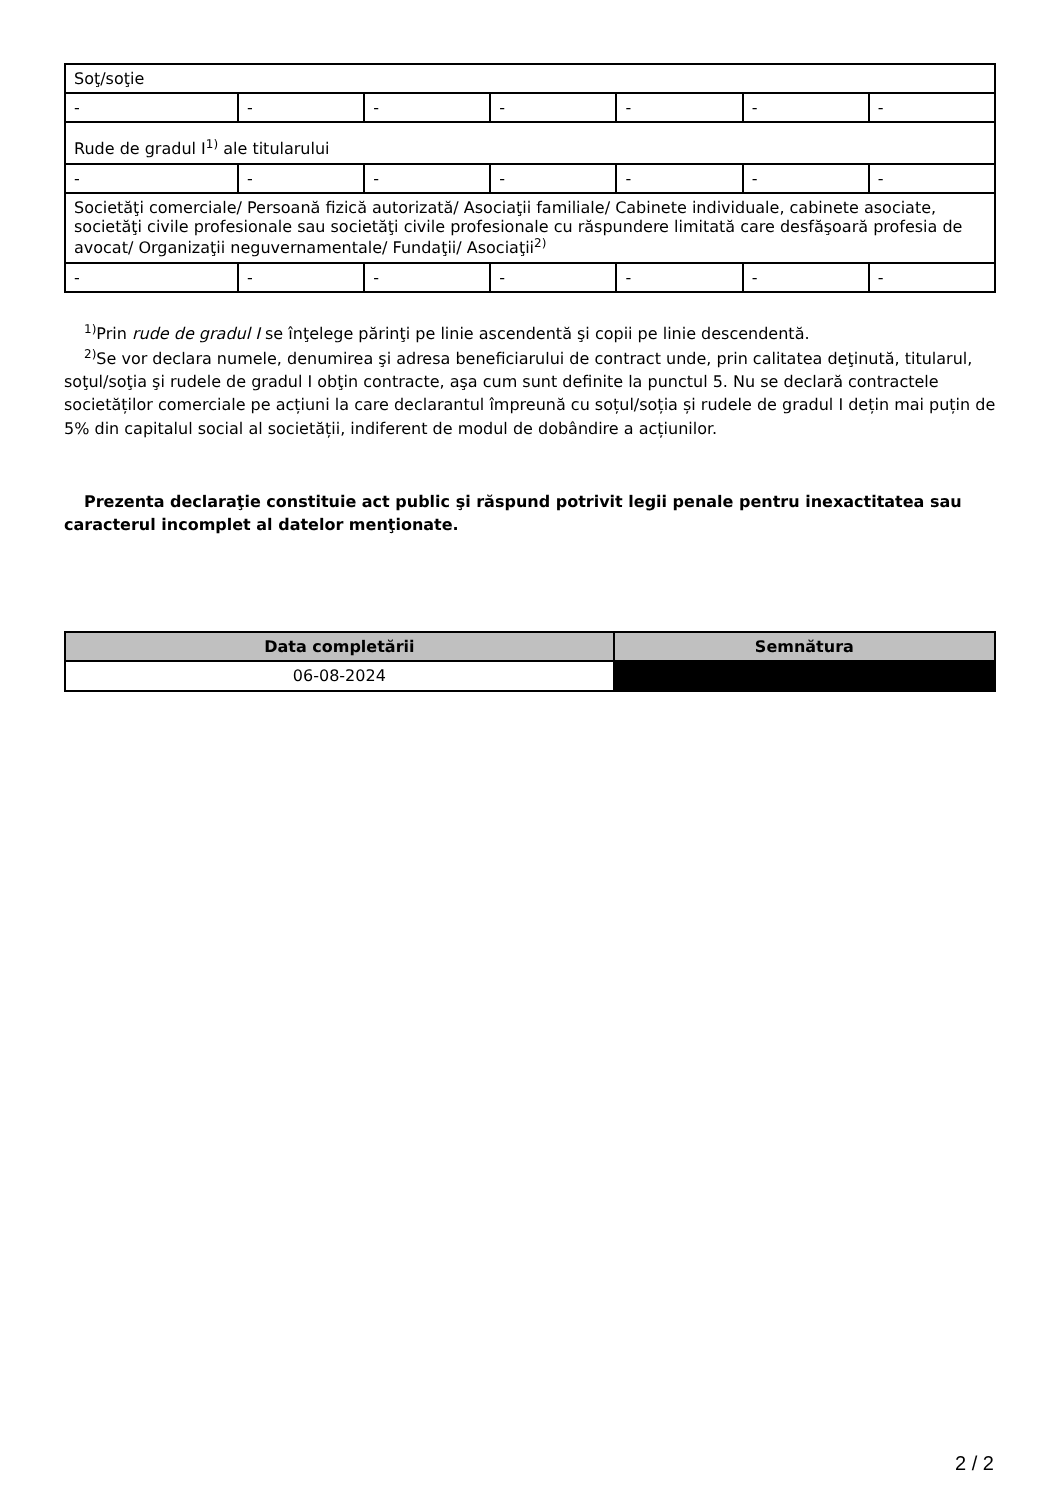| Soţ/soţie | | | | | | |
| - | - | - | - | - | - | - |
| Rude de gradul I<sup>1)</sup> ale titularului | | | | | | |
| - | - | - | - | - | - | - |
| Societăţi comerciale/ Persoană fizică autorizată/ Asociaţii familiale/ Cabinete individuale, cabinete asociate, societăţi civile profesionale sau societăţi civile profesionale cu răspundere limitată care desfăşoară profesia de avocat/ Organizaţii neguvernamentale/ Fundaţii/ Asociaţii<sup>2)</sup> | | | | | | |
| - | - | - | - | - | - | - |
<sup>1)</sup> Prin rude de gradul I se înţelege părinţi pe linie ascendentă şi copii pe linie descendentă.
<sup>2)</sup> Se vor declara numele, denumirea şi adresa beneficiarului de contract unde, prin calitatea deţinută, titularul, soţul/soţia şi rudele de gradul I obţin contracte, aşa cum sunt definite la punctul 5. Nu se declară contractele societăților comerciale pe acțiuni la care declarantul împreună cu soțul/soția și rudele de gradul I dețin mai puțin de 5% din capitalul social al societății, indiferent de modul de dobândire a acțiunilor.
Prezenta declaraţie constituie act public şi răspund potrivit legii penale pentru inexactitatea sau caracterul incomplet al datelor menţionate.
| Data completării | Semnătura |
| --- | --- |
| 06-08-2024 | |
2 / 2